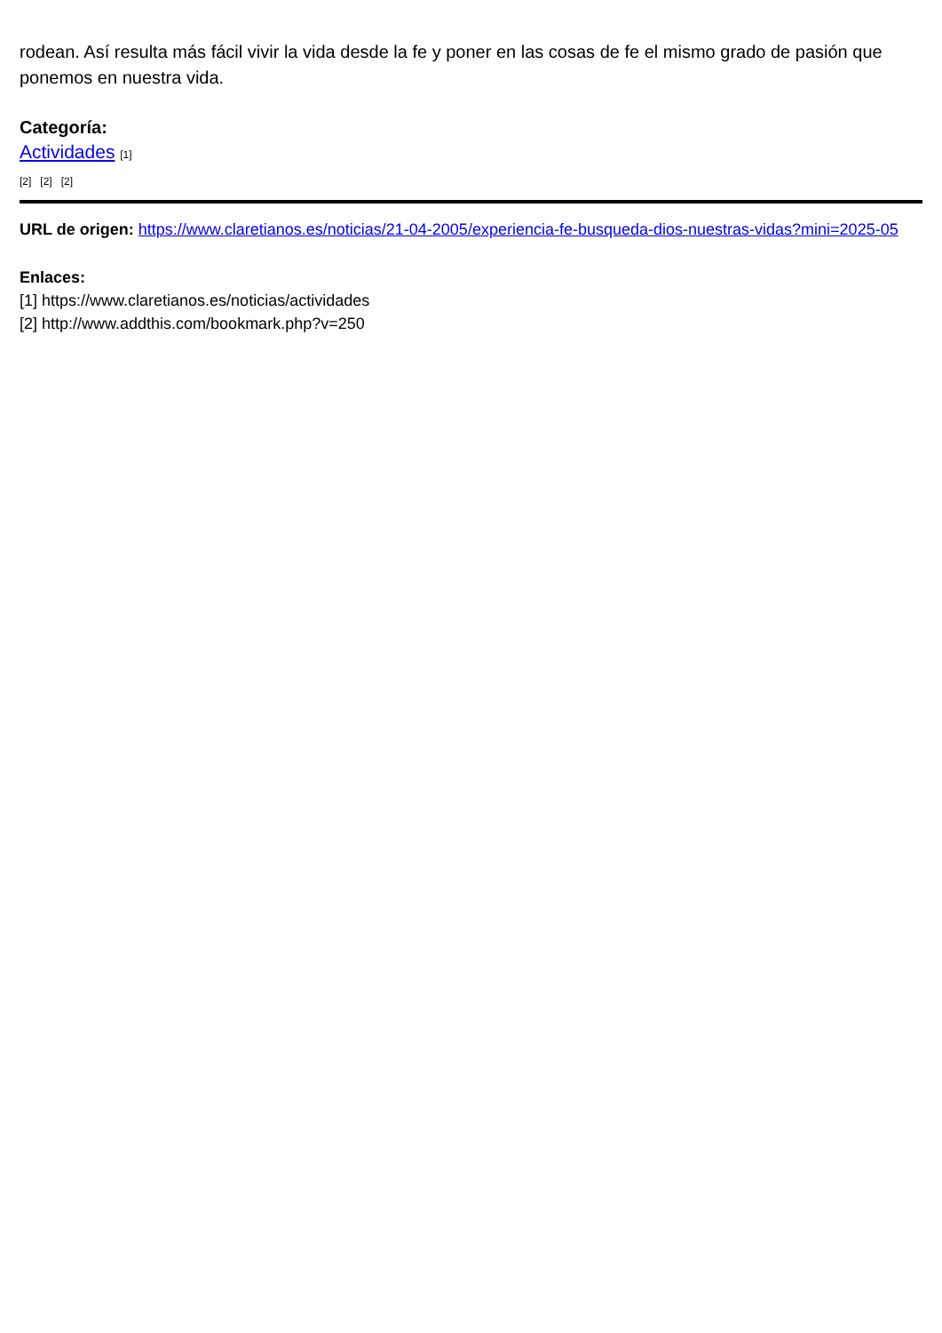rodean. Así resulta más fácil vivir la vida desde la fe y poner en las cosas de fe el mismo grado de pasión que ponemos en nuestra vida.
Categoría:
Actividades [1]
[2] [2] [2]
URL de origen: https://www.claretianos.es/noticias/21-04-2005/experiencia-fe-busqueda-dios-nuestras-vidas?mini=2025-05
Enlaces:
[1] https://www.claretianos.es/noticias/actividades
[2] http://www.addthis.com/bookmark.php?v=250